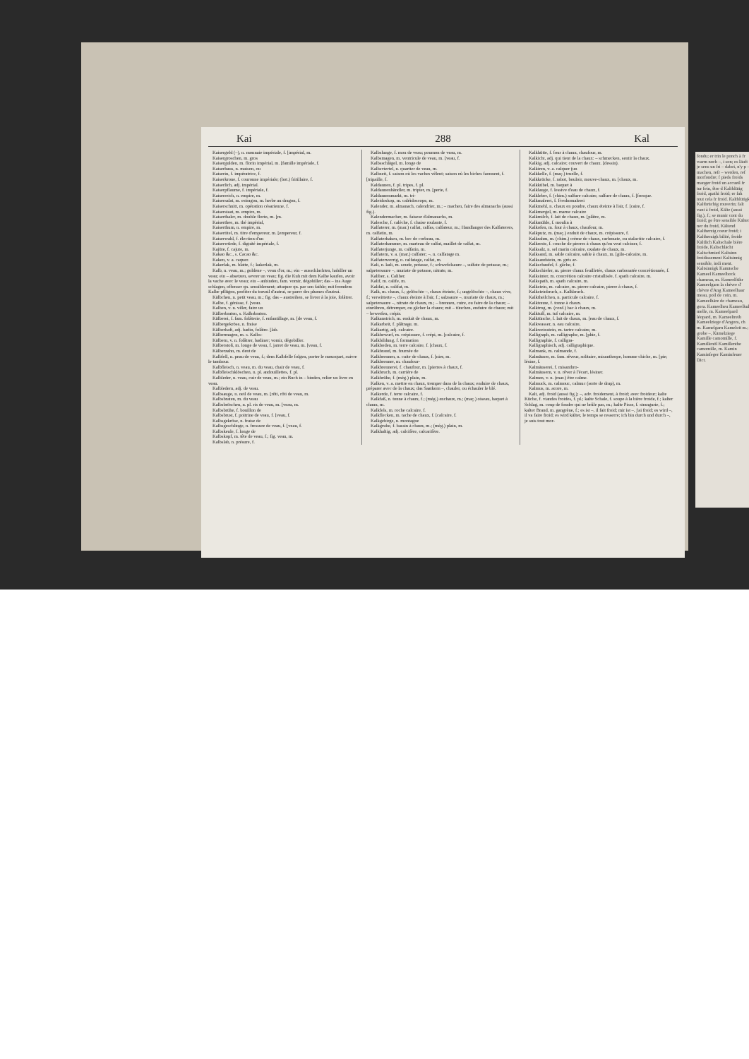Kai 288 Kal
Kaisergeld (–), n. monnaie impériale, f. [impérial, m.
Kaisergroschen, m. gros
Kaisergulden, m. florin impérial, m. [famille impériale, f.
Kaiserhaus, n. maison, ou
Kaiserin, f. impératrice, f.
Kaiserkrone, f. couronne impériale; (bot.) fritillaire, f.
Kaiserlich, adj. impérial.
Kaiserpflaume, f. impériale, f.
Kaiserreich, n. empire, m.
Kaisersalat, m. estragon, m. herbe au dragon, f.
Kaiserschnitt, m. opération césarienne, f.
Kaiserstaat, m. empire, m.
Kaiserthaler, m. double florin, m. [m.
Kaiserthee, m. thé impérial,
Kaiserthum, n. empire, m.
Kaisertitel, m. titre d'empereur, m. [empereur, f.
Kaiserwahl, f. élection d'un
Kaiserwürde, f. dignité impériale, f.
Kajüte, f. cajute, m.
Kakao &c., s. Cacao &c.
Kaken, v. a. caquer.
Kakerlak, m. blatte, f.; kakerlak, m.
Kalb, n. veau, m.; goldene –, veau d'or, m.; ein – ausschlachten, habiller un veau; ein – absetzen, sevrer un veau; fig. die Kuh mit dem Kalbe kaufen, avoir la vache avec le veau; ein – anbinden, fam. vomir, dégobiller; das – ins Auge schlagen, offenser qn. sensiblement; attaquer qn. par son faible; mit fremdem Kalbe pflügen, profiter du travail d'autrui, se parer des plumes d'autrui.
Kälbchen, n. petit veau, m.; fig. das – austreiben, se livrer à la joie, folâtrer.
Kalbe, f. génisse, f. [veau.
Kalben, v. n. vêler, faire un
Kälberbraten, s. Kalbsbraten.
Kälberei, f. fam. folâterie, f. enfantillage, m. [de veau, f.
Kälbergekröse, n. fraise
Kälberhaft, adj. badin, folâtre. [lab.
Kälbermagen, m. s. Kalbs-
Kälbern, v. n. folâtrer, badiner; vomir, dégobiller.
Kälberstoß, m. longe de veau, f. jarret de veau, m. [veau, f.
Kälberzahn, m. dent de
Kalbfell, n. peau de veau, f.; dem Kalbfelle folgen, porter le mousquet, suivre le tambour.
Kalbfleisch, n. veau, m. du veau, chair de veau, f.
Kalbfleischklöschen, n. pl. andouillettes, f. pl.
Kalbleder, n. veau, cuir de veau, m.; ein Buch in – binden, relier un livre en veau.
Kalbledern, adj. de veau.
Kalbsauge, n. oeil de veau, m. [rôti, rôti de veau, m.
Kalbsbraten, m. du veau
Kalbsbröschen, n. pl. ris de veau, m. [veau, m.
Kalbsbrühe, f. bouillon de
Kalbsbrust, f. poitrine de veau, f. [veau, f.
Kalbsgekröse, n. fraise de
Kalbsgeschlinge, n. fressure de veau, f. [veau, f.
Kalbskeule, f. longe de
Kalbskopf, m. tête de veau, f.; fig. veau, m.
Kalbslab, n. présure, f.
Kalbslunge, f. mou de veau; poumon de veau, m.
Kalbsmagen, m. ventricule de veau, m. [veau, f.
Kalbsschlägel, m. longe de
Kalbsviertel, n. quartier de veau, m.
Kalbzeit, f. saison où les vaches vêlent; saison où les biches faonnent, f. [tripaille, f.
Kaldaunen, f. pl. tripes, f. pl.
Kaldaunenhändler, m. tripier, m. [perie, f.
Kaldaunenmarkt, m. tri-
Kaleidoskop, m. caléidoscope, m.
Kalender, m. almanach, calendrier, m.; – machen, faire des almanachs (aussi fig.).
Kalendermacher, m. faiseur d'almanachs, m.
Kalesche, f. calèche, f. chaise roulante, f.
Kalfaterer, m. (mar.) calfat, calfas, calfateur, m.; Handlanger des Kalfaterers, m. calfatin, m.
Kalfaterhaken, m. bec de corbeau, m.
Kalfaterhammer, m. marteau de calfat, maillet de calfat, m.
Kalfaterjunge, m. calfatin, m.
Kalfatern, v. a. (mar.) calfater; –, n. calfatage m.
Kalfaterwerrig, n. calfatage, calfat, m.
Kali, n. kali, m. soude, potasse, f.; schwefelsaure –, sulfate de potasse, m.; salpetersaure –, muriate de potasse, nitrate, m.
Kaliber, s. Caliber.
Kalif, m. calife, m.
Kalifat, n. califat, m.
Kalk, m. chaux, f.; gelöschte –, chaux éteinte, f.; ungelöschte –, chaux vive, f.; verwitterte –, chaux éteinte à l'air, f.; salzsaure –, muriate de chaux, m.; salpetersaure –, nitrate de chaux, m.; – brennen, cuire, ou faire de la chaux; – einrühren, détremper, ou gâcher la chaux; mit – tünchen, enduire de chaux; mit – bewerfen, crépir.
Kalkanstrich, m. enduit de chaux, m.
Kalkarbeit, f. plâtrage, m.
Kalkartig, adj. calcaire.
Kalkbewurf, m. crépissure, f. crépi, m. [calcaire, f.
Kalkbildung, f. formation
Kalkboden, m. terre calcaire, f. [chaux, f.
Kalkbrand, m. fournée de
Kalkbrennen, n. cuite de chaux, f. [nier, m.
Kalkbrenner, m. chaufour-
Kalkbrennerei, f. chaufour, m. [pierres à chaux, f.
Kalkbruch, m. carrière de
Kalkbrühe, f. (még.) plain, m.
Kalken, v. a. mettre en chaux, tremper dans de la chaux; enduire de chaux, préparer avec de la chaux; das Saatkorn –, chauler, ou échauler le blé.
Kalkerde, f. terre calcaire, f.
Kalkfaß, n. tonne à chaux, f.; (még.) enchaux, m.; (maç.) oiseau, baquet à chaux, m.
Kalkfels, m. roche calcaire, f.
Kalkflecken, m. tache de chaux, f. [calcaire, f.
Kalkgebirge, n. montagne
Kalkgrube, f. bassin à chaux, m.; (még.) plain, m.
Kalkhaltig, adj. calcifère, calcarifère.
Kalkhütte, f. four à chaux, chaufour, m.
Kalkicht, adj. qui tient de la chaux: – schmecken, sentir la chaux.
Kalkig, adj. calcaire; couvert de chaux. [dessin).
Kalkiren, v. a. calquer (un
Kalkkelle, f. (maç.) truelle, f.
Kalkkrücke, f. rabot, bouloir, mouve-chaux, m. [chaux, m.
Kalkkübel, m. baquet à
Kalklauge, f. lessive d'eau de chaux, f.
Kalkleber, f. (chim.) sulfure calcaire, sulfure de chaux, f. [fresque.
Kalkmalerei, f. Freskomalerei
Kalkmehl, n. chaux en poudre, chaux éteinte à l'air, f. [caire, f.
Kalkmergel, m. marne calcaire
Kalkmilch, f. lait de chaux, m. [plâtre, m.
Kalkmühle, f. moulin à
Kalkofen, m. four à chaux, chaufour, m.
Kalkputz, m. (maç.) enduit de chaux, m. crépissure, f.
Kalkrahm, m. (chim.) crème de chaux, carbonate, ou stalactite calcaire, f.
Kalkreste, f. couche de pierres à chaux qu'on veut calciner, f.
Kalksalz, n. sel marin calcaire, oxalate de chaux, m.
Kalksand, m. sable calcaire, sable à chaux, m. [gilo-calcaire, m.
Kalksandstein, m. grès ar-
Kalkschaufel, f. gâche, f.
Kalkschiefer, m. pierre chaux feuilletée, chaux carbonatée concrétionnée, f.
Kalksinter, m. concrétion calcaire cristallisée, f. spath calcaire, m.
Kalkspath, m. spath calcaire, m.
Kalkstein, m. calcaire, m. pierre calcaire, pierre à chaux, f.
Kalksteinbruch, s. Kalkbruch.
Kalktheilchen, n. particule calcaire, f.
Kalktonne, f. tonne à chaux.
Kalktrog, m. (conf.) bac à chaux, m.
Kalktuff, m. tuf calcaire, m.
Kalktünche, f. lait de chaux, m. [eau de chaux, f.
Kalkwasser, n. eau calcaire,
Kalkweinstein, m. tartre calcaire, m.
Kalligraph, m. calligraphe, m. [phie, f.
Kalligraphie, f. calligra-
Kalligraphisch, adj. calligraphique.
Kalmank, m. calmande, f.
Kalmäuser, m. fam. rêveur, solitaire, misanthrope, homme chiche, m. [pie; lésine, f.
Kalmäuserei, f. misanthro-
Kalmäusern, v. n. rêver à l'écart, lésiner.
Kalmen, v. n. (mar.) être calme.
Kalmuck, m. calmouc, calmuc (sorte de drap), m.
Kalmus, m. acore, m.
Kalt, adj. froid (aussi fig.); –, adv. froidement, à froid; avec froideur; kalte Küche, f. viandes froides, f. pl.; kalte Schale, f. soupe à la bière froide, f.; kalter Schlag, m. coup de foudre qui ne brûle pas, m.; kalte Pisse, f. strangurie, f.; kalter Brand, m. gangrène, f.; es ist –, il fait froid; mir ist –, j'ai froid; es wird –, il va faire froid; es wird kälter, le temps se resserre; ich bin durch und durch –, je suis tout mor-
fondu; er trin le ponch à fr warm noch –, i son; es läuft je sens un fri – dabei, n'y p – machen, refr – werden, ref morfondre; f pieds froids manger froid un accueil fr tur fein, être d Kaltblütig froid, apathi froid; er fah tout cela fr froid. Kaltblütigk Kaltbrüchig rouverin; falt vant à froid, Kälte (aussi fig.), f.; se munir cont du froid; ge être sensible Kälten ner du froid, Kältend Kaltherzig coeur froid; i Kaltherzigk bilité, froide Kältlich Kaltschale bière froide, Kaltschlächt Kaltschmied Kaltsinn froidissement Kaltsinnig sensible, indi ment. Kaltsinnigk Kamäsche Kameel Kameelbock chameau, m. Kameelführ Kameelgarn la chèvre d' chèvre d'Ang Kameelhaar meau, poil de coin, m. Kameelhäre de chameau, gora. Kameelheu Kameelkuh melle, m. Kameelpard léopard, m. Kameeltreib Kameelziege d'Angora, ch m. Kamelgarn Kamelott m.; grobe –, Kämelziege Kamille camomille, f. Kamillenöl Kamillenthe camomille, m. Kamin Kaminfeger Kaminfeuer Dict.